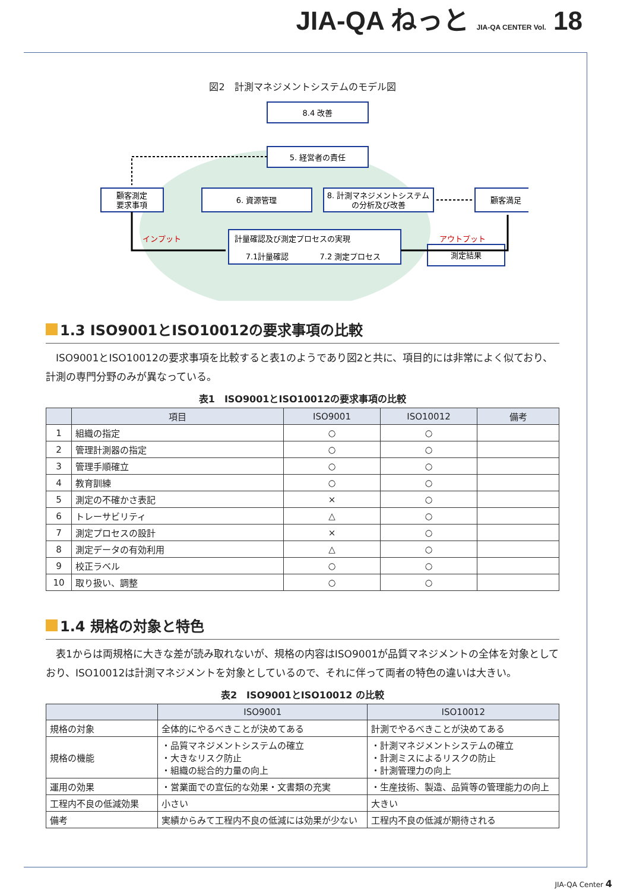JIA-QA ねっと JIA-QA CENTER Vol. 18
図2　計測マネジメントシステムのモデル図
8.4 改善
5. 経営者の責任
顧客測定
要求事項
6. 資源管理
8. 計測マネジメントシステム
の分析及び改善
顧客満足
計量確認及び測定プロセスの実現
7.1計量確認
7.2 測定プロセス
測定結果
インプット
アウトプット
1.3 ISO9001とISO10012の要求事項の比較
ISO9001とISO10012の要求事項を比較すると表1のようであり図2と共に、項目的には非常によく似ており、計測の専門分野のみが異なっている。
表1　ISO9001とISO10012の要求事項の比較
| | 項目 | ISO9001 | ISO10012 | 備考 |
| --- | --- | --- | --- | --- |
| 1 | 組織の指定 | ○ | ○ | |
| 2 | 管理計測器の指定 | ○ | ○ | |
| 3 | 管理手順確立 | ○ | ○ | |
| 4 | 教育訓練 | ○ | ○ | |
| 5 | 測定の不確かさ表記 | × | ○ | |
| 6 | トレーサビリティ | △ | ○ | |
| 7 | 測定プロセスの設計 | × | ○ | |
| 8 | 測定データの有効利用 | △ | ○ | |
| 9 | 校正ラベル | ○ | ○ | |
| 10 | 取り扱い、調整 | ○ | ○ | |
1.4 規格の対象と特色
表1からは両規格に大きな差が読み取れないが、規格の内容はISO9001が品質マネジメントの全体を対象としており、ISO10012は計測マネジメントを対象としているので、それに伴って両者の特色の違いは大きい。
表2　ISO9001とISO10012 の比較
| | ISO9001 | ISO10012 |
| --- | --- | --- |
| 規格の対象 | 全体的にやるべきことが決めてある | 計測でやるべきことが決めてある |
| 規格の機能 | ・品質マネジメントシステムの確立 ・大きなリスク防止 ・組織の総合的力量の向上 | ・計測マネジメントシステムの確立 ・計測ミスによるリスクの防止 ・計測管理力の向上 |
| 運用の効果 | ・営業面での宣伝的な効果・文書類の充実 | ・生産技術、製造、品質等の管理能力の向上 |
| 工程内不良の低減効果 | 小さい | 大きい |
| 備考 | 実績からみて工程内不良の低減には効果が少ない | 工程内不良の低減が期待される |
JIA-QA Center 4